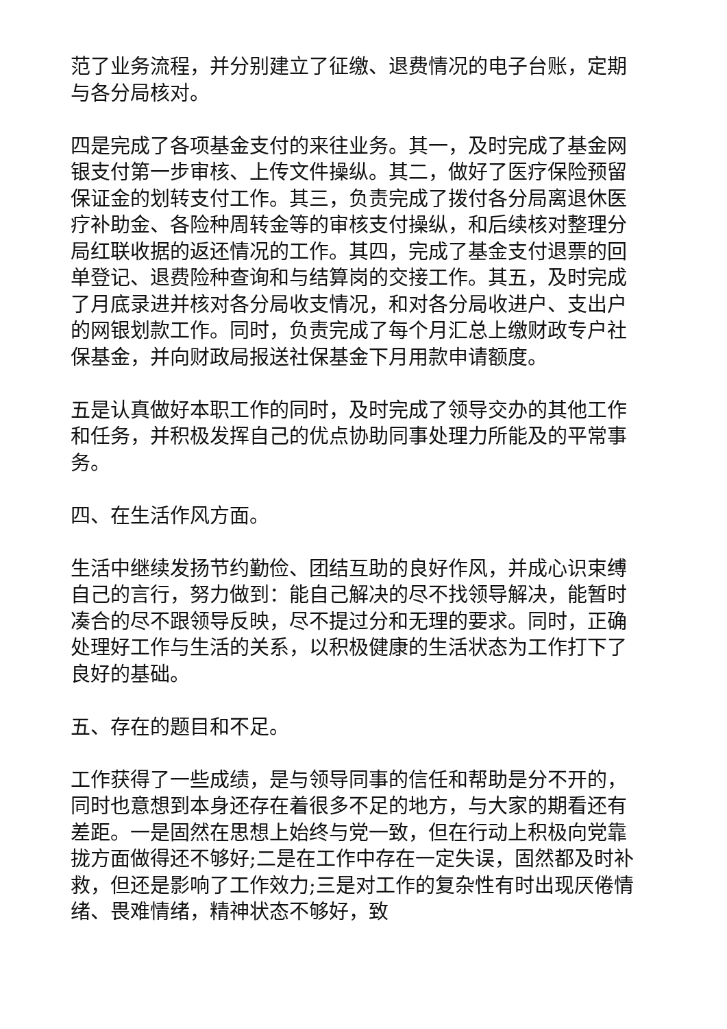范了业务流程，并分别建立了征缴、退费情况的电子台账，定期与各分局核对。
四是完成了各项基金支付的来往业务。其一，及时完成了基金网银支付第一步审核、上传文件操纵。其二，做好了医疗保险预留保证金的划转支付工作。其三，负责完成了拨付各分局离退休医疗补助金、各险种周转金等的审核支付操纵，和后续核对整理分局红联收据的返还情况的工作。其四，完成了基金支付退票的回单登记、退费险种查询和与结算岗的交接工作。其五，及时完成了月底录进并核对各分局收支情况，和对各分局收进户、支出户的网银划款工作。同时，负责完成了每个月汇总上缴财政专户社保基金，并向财政局报送社保基金下月用款申请额度。
五是认真做好本职工作的同时，及时完成了领导交办的其他工作和任务，并积极发挥自己的优点协助同事处理力所能及的平常事务。
四、在生活作风方面。
生活中继续发扬节约勤俭、团结互助的良好作风，并成心识束缚自己的言行，努力做到：能自己解决的尽不找领导解决，能暂时凑合的尽不跟领导反映，尽不提过分和无理的要求。同时，正确处理好工作与生活的关系，以积极健康的生活状态为工作打下了良好的基础。
五、存在的题目和不足。
工作获得了一些成绩，是与领导同事的信任和帮助是分不开的，同时也意想到本身还存在着很多不足的地方，与大家的期看还有差距。一是固然在思想上始终与党一致，但在行动上积极向党靠拢方面做得还不够好;二是在工作中存在一定失误，固然都及时补救，但还是影响了工作效力;三是对工作的复杂性有时出现厌倦情绪、畏难情绪，精神状态不够好，致